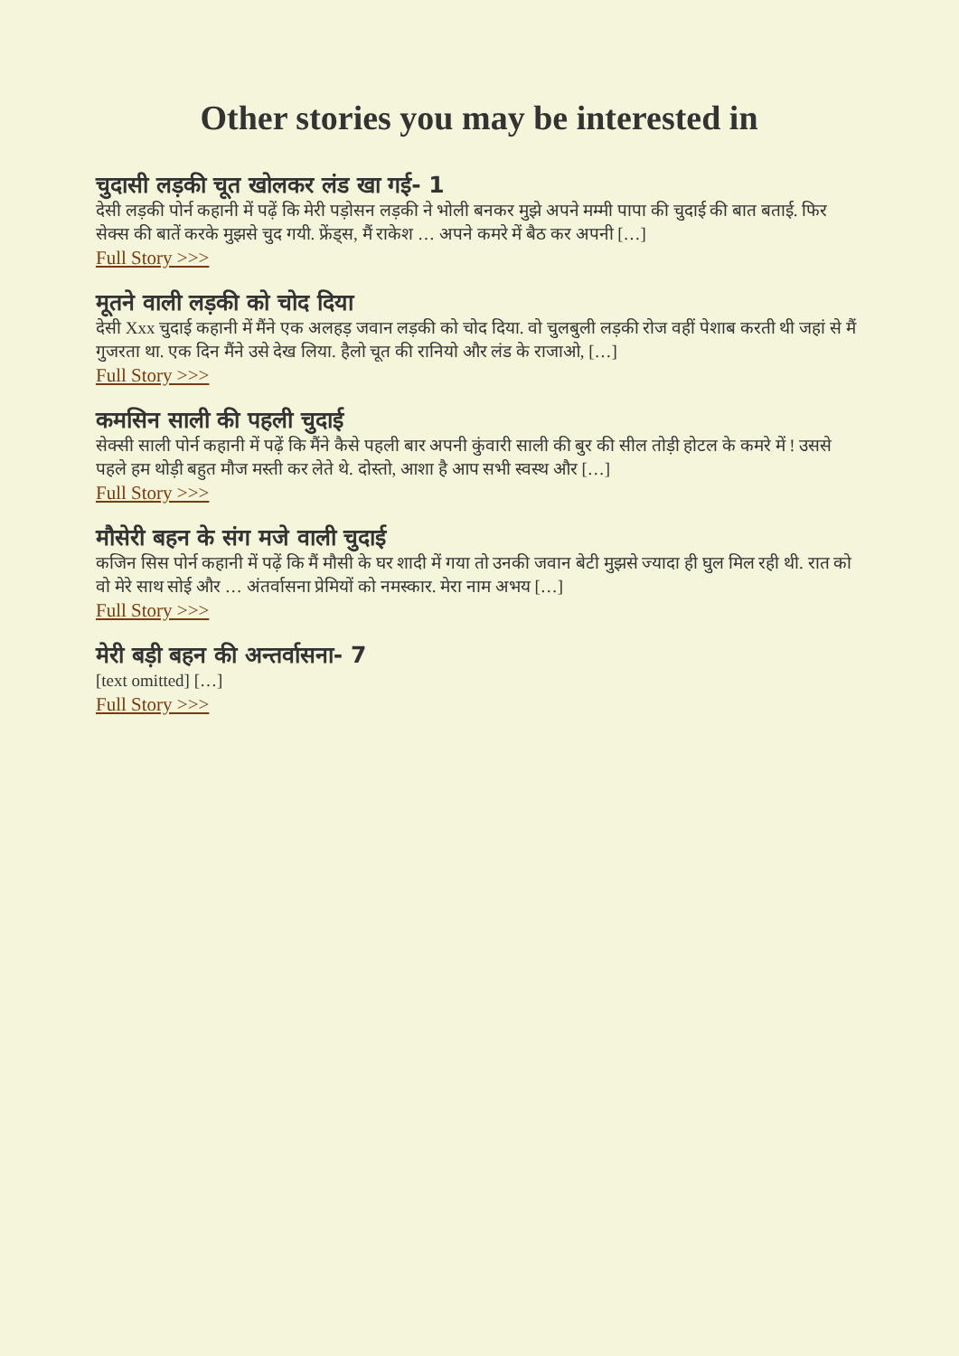Other stories you may be interested in
चुदासी लड़की चूत खोलकर लंड खा गई- 1
देसी लड़की पोर्न कहानी में पढ़ें कि मेरी पड़ोसन लड़की ने भोली बनकर मुझे अपने मम्मी पापा की चुदाई की बात बताई. फिर सेक्स की बातें करके मुझसे चुद गयी. फ्रेंड्स, मैं राकेश … अपने कमरे में बैठ कर अपनी […]
Full Story >>>
मूतने वाली लड़की को चोद दिया
देसी Xxx चुदाई कहानी में मैंने एक अलहड़ जवान लड़की को चोद दिया. वो चुलबुली लड़की रोज वहीं पेशाब करती थी जहां से मैं गुजरता था. एक दिन मैंने उसे देख लिया. हैलो चूत की रानियो और लंड के राजाओ, […]
Full Story >>>
कमसिन साली की पहली चुदाई
सेक्सी साली पोर्न कहानी में पढ़ें कि मैंने कैसे पहली बार अपनी कुंवारी साली की बुर की सील तोड़ी होटल के कमरे में ! उससे पहले हम थोड़ी बहुत मौज मस्ती कर लेते थे. दोस्तो, आशा है आप सभी स्वस्थ और […]
Full Story >>>
मौसेरी बहन के संग मजे वाली चुदाई
कजिन सिस पोर्न कहानी में पढ़ें कि मैं मौसी के घर शादी में गया तो उनकी जवान बेटी मुझसे ज्यादा ही घुल मिल रही थी. रात को वो मेरे साथ सोई और … अंतर्वासना प्रेमियों को नमस्कार. मेरा नाम अभय […]
Full Story >>>
मेरी बड़ी बहन की अन्तर्वासना- 7
[text omitted] […]
Full Story >>>